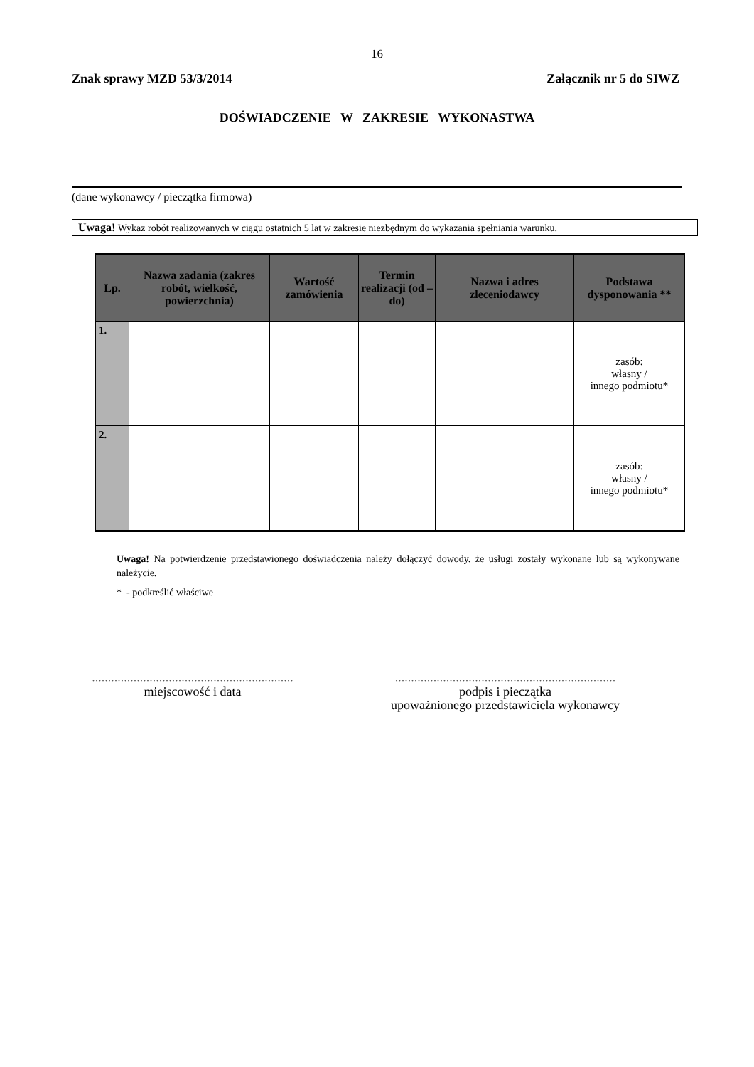16
Znak sprawy MZD 53/3/2014 Załącznik nr 5 do SIWZ
DOŚWIADCZENIE W ZAKRESIE WYKONASTWA
(dane wykonawcy / pieczątka firmowa)
Uwaga! Wykaz robót realizowanych w ciągu ostatnich 5 lat w zakresie niezbędnym do wykazania spełniania warunku.
| Lp. | Nazwa zadania (zakres robót, wielkość, powierzchnia) | Wartość zamówienia | Termin realizacji (od – do) | Nazwa i adres zleceniodawcy | Podstawa dysponowania ** |
| --- | --- | --- | --- | --- | --- |
| 1. | | | | | zasób: własny / innego podmiotu* |
| 2. | | | | | zasób: własny / innego podmiotu* |
Uwaga! Na potwierdzenie przedstawionego doświadczenia należy dołączyć dowody. że usługi zostały wykonane lub są wykonywane należycie.
* - podkreślić właściwe
...............................................................
miejscowość i data
.....................................................................
podpis i pieczątka
upoważnionego przedstawiciela wykonawcy